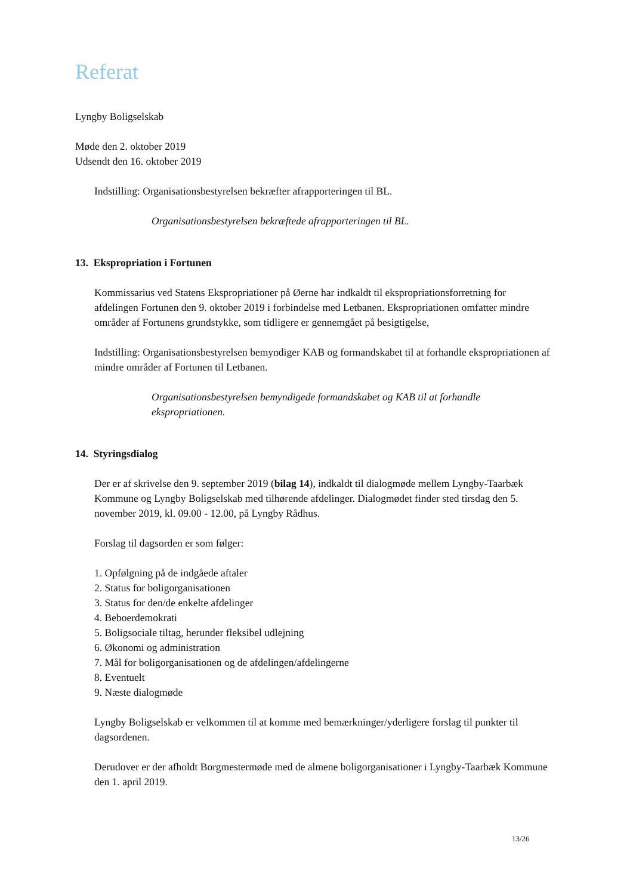Referat
Lyngby Boligselskab
Møde den 2. oktober 2019
Udsendt den 16. oktober 2019
Indstilling: Organisationsbestyrelsen bekræfter afrapporteringen til BL.
Organisationsbestyrelsen bekræftede afrapporteringen til BL.
13. Ekspropriation i Fortunen
Kommissarius ved Statens Ekspropriationer på Øerne har indkaldt til ekspropriationsforretning for afdelingen Fortunen den 9. oktober 2019 i forbindelse med Letbanen. Ekspropriationen omfatter mindre områder af Fortunens grundstykke, som tidligere er gennemgået på besigtigelse,
Indstilling: Organisationsbestyrelsen bemyndiger KAB og formandskabet til at forhandle ekspropriationen af mindre områder af Fortunen til Letbanen.
Organisationsbestyrelsen bemyndigede formandskabet og KAB til at forhandle ekspropriationen.
14. Styringsdialog
Der er af skrivelse den 9. september 2019 (bilag 14), indkaldt til dialogmøde mellem Lyngby-Taarbæk Kommune og Lyngby Boligselskab med tilhørende afdelinger. Dialogmødet finder sted tirsdag den 5. november 2019, kl. 09.00 - 12.00, på Lyngby Rådhus.
Forslag til dagsorden er som følger:
1. Opfølgning på de indgåede aftaler
2. Status for boligorganisationen
3. Status for den/de enkelte afdelinger
4. Beboerdemokrati
5. Boligsociale tiltag, herunder fleksibel udlejning
6. Økonomi og administration
7. Mål for boligorganisationen og de afdelingen/afdelingerne
8. Eventuelt
9. Næste dialogmøde
Lyngby Boligselskab er velkommen til at komme med bemærkninger/yderligere forslag til punkter til dagsordenen.
Derudover er der afholdt Borgmestermøde med de almene boligorganisationer i Lyngby-Taarbæk Kommune den 1. april 2019.
13/26